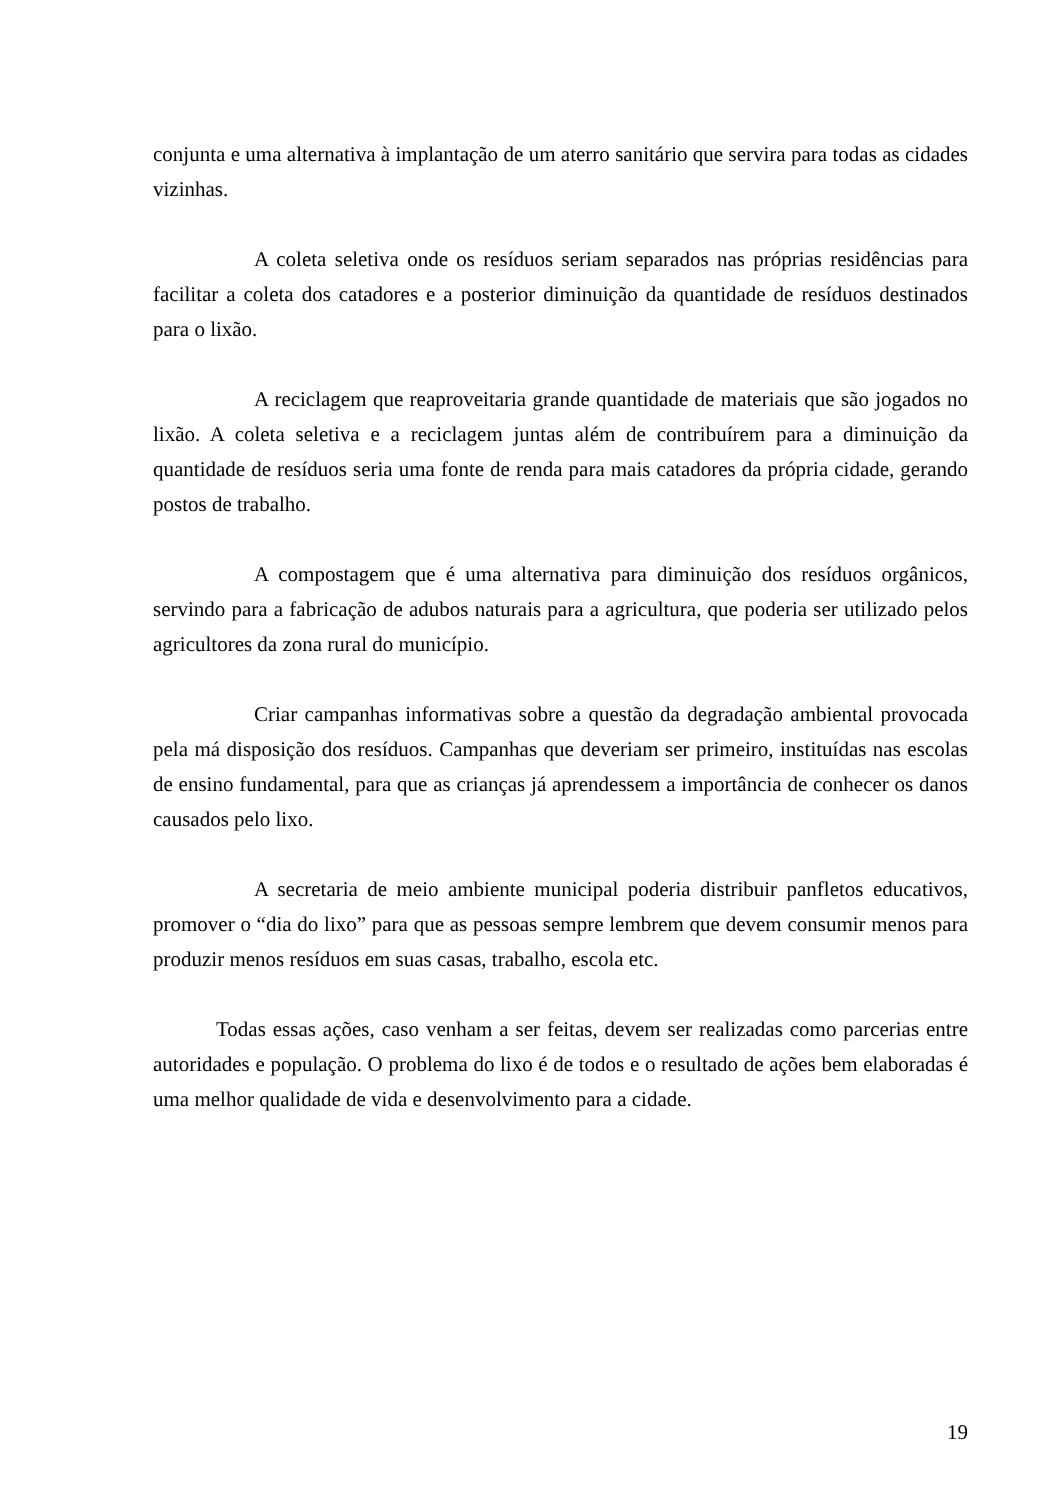conjunta e uma alternativa à implantação de um aterro sanitário que servira para todas as cidades vizinhas.
A coleta seletiva onde os resíduos seriam separados nas próprias residências para facilitar a coleta dos catadores e a posterior diminuição da quantidade de resíduos destinados para o lixão.
A reciclagem que reaproveitaria grande quantidade de materiais que são jogados no lixão. A coleta seletiva e a reciclagem juntas além de contribuírem para a diminuição da quantidade de resíduos seria uma fonte de renda para mais catadores da própria cidade, gerando postos de trabalho.
A compostagem que é uma alternativa para diminuição dos resíduos orgânicos, servindo para a fabricação de adubos naturais para a agricultura, que poderia ser utilizado pelos agricultores da zona rural do município.
Criar campanhas informativas sobre a questão da degradação ambiental provocada pela má disposição dos resíduos. Campanhas que deveriam ser primeiro, instituídas nas escolas de ensino fundamental, para que as crianças já aprendessem a importância de conhecer os danos causados pelo lixo.
A secretaria de meio ambiente municipal poderia distribuir panfletos educativos, promover o “dia do lixo” para que as pessoas sempre lembrem que devem consumir menos para produzir menos resíduos em suas casas, trabalho, escola etc.
Todas essas ações, caso venham a ser feitas, devem ser realizadas como parcerias entre autoridades e população. O problema do lixo é de todos e o resultado de ações bem elaboradas é uma melhor qualidade de vida e desenvolvimento para a cidade.
19